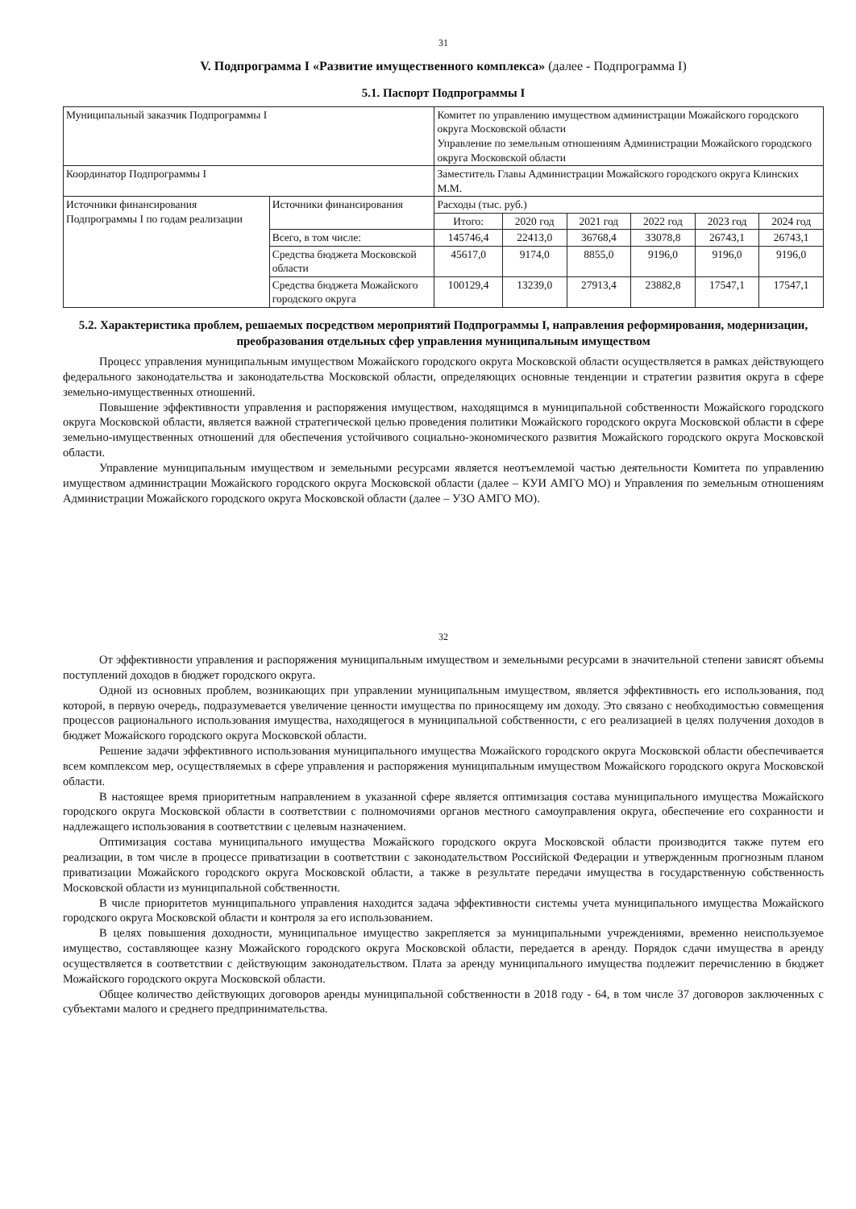31
V. Подпрограмма I «Развитие имущественного комплекса» (далее - Подпрограмма I)
5.1. Паспорт Подпрограммы I
| Муниципальный заказчик Подпрограммы I | | Комитет по управлению имуществом администрации Можайского городского округа Московской области Управление по земельным отношениям Администрации Можайского городского округа Московской области | | | | | |
| Координатор Подпрограммы I | | Заместитель Главы Администрации Можайского городского округа Клинских М.М. | | | | | |
| Источники финансирования Подпрограммы I по годам реализации | Источники финансирования | Расходы (тыс. руб.) | | | | | |
| | | Итого: | 2020 год | 2021 год | 2022 год | 2023 год | 2024 год |
| | Всего, в том числе: | 145746,4 | 22413,0 | 36768,4 | 33078,8 | 26743,1 | 26743,1 |
| | Средства бюджета Московской области | 45617,0 | 9174,0 | 8855,0 | 9196,0 | 9196,0 | 9196,0 |
| | Средства бюджета Можайского городского округа | 100129,4 | 13239,0 | 27913,4 | 23882,8 | 17547,1 | 17547,1 |
5.2. Характеристика проблем, решаемых посредством мероприятий Подпрограммы I, направления реформирования, модернизации, преобразования отдельных сфер управления муниципальным имуществом
Процесс управления муниципальным имуществом Можайского городского округа Московской области осуществляется в рамках действующего федерального законодательства и законодательства Московской области, определяющих основные тенденции и стратегии развития округа в сфере земельно-имущественных отношений.
Повышение эффективности управления и распоряжения имуществом, находящимся в муниципальной собственности Можайского городского округа Московской области, является важной стратегической целью проведения политики Можайского городского округа Московской области в сфере земельно-имущественных отношений для обеспечения устойчивого социально-экономического развития Можайского городского округа Московской области.
Управление муниципальным имуществом и земельными ресурсами является неотъемлемой частью деятельности Комитета по управлению имуществом администрации Можайского городского округа Московской области (далее – КУИ АМГО МО) и Управления по земельным отношениям Администрации Можайского городского округа Московской области (далее – УЗО АМГО МО).
32
От эффективности управления и распоряжения муниципальным имуществом и земельными ресурсами в значительной степени зависят объемы поступлений доходов в бюджет городского округа.
Одной из основных проблем, возникающих при управлении муниципальным имуществом, является эффективность его использования, под которой, в первую очередь, подразумевается увеличение ценности имущества по приносящему им доходу. Это связано с необходимостью совмещения процессов рационального использования имущества, находящегося в муниципальной собственности, с его реализацией в целях получения доходов в бюджет Можайского городского округа Московской области.
Решение задачи эффективного использования муниципального имущества Можайского городского округа Московской области обеспечивается всем комплексом мер, осуществляемых в сфере управления и распоряжения муниципальным имуществом Можайского городского округа Московской области.
В настоящее время приоритетным направлением в указанной сфере является оптимизация состава муниципального имущества Можайского городского округа Московской области в соответствии с полномочиями органов местного самоуправления округа, обеспечение его сохранности и надлежащего использования в соответствии с целевым назначением.
Оптимизация состава муниципального имущества Можайского городского округа Московской области производится также путем его реализации, в том числе в процессе приватизации в соответствии с законодательством Российской Федерации и утвержденным прогнозным планом приватизации Можайского городского округа Московской области, а также в результате передачи имущества в государственную собственность Московской области из муниципальной собственности.
В числе приоритетов муниципального управления находится задача эффективности системы учета муниципального имущества Можайского городского округа Московской области и контроля за его использованием.
В целях повышения доходности, муниципальное имущество закрепляется за муниципальными учреждениями, временно неиспользуемое имущество, составляющее казну Можайского городского округа Московской области, передается в аренду. Порядок сдачи имущества в аренду осуществляется в соответствии с действующим законодательством. Плата за аренду муниципального имущества подлежит перечислению в бюджет Можайского городского округа Московской области.
Общее количество действующих договоров аренды муниципальной собственности в 2018 году - 64, в том числе 37 договоров заключенных с субъектами малого и среднего предпринимательства.